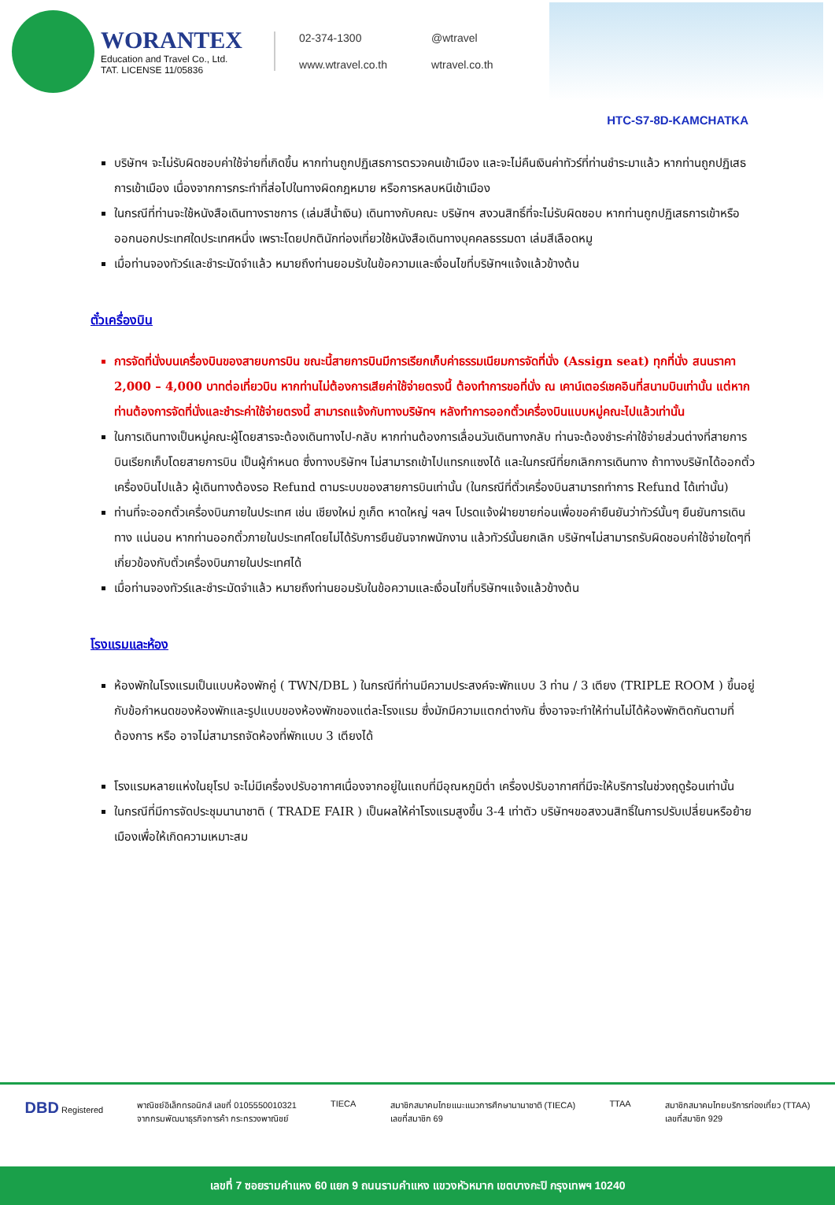WORANTEX
Education and Travel Co., Ltd.
TAT. LICENSE 11/05836
02-374-1300 @wtravel www.wtravel.co.th wtravel.co.th
HTC-S7-8D-KAMCHATKA
บริษัทฯ จะไม่รับผิดชอบค่าใช้จ่ายที่เกิดขึ้น หากท่านถูกปฏิเสธการตรวจคนเข้าเมือง และจะไม่คืนเงินค่าทัวร์ที่ท่านชำระมาแล้ว หากท่านถูกปฏิเสธการเข้าเมือง เนื่องจากการกระทำที่ส่อไปในทางผิดกฎหมาย หรือการหลบหนีเข้าเมือง
ในกรณีที่ท่านจะใช้หนังสือเดินทางราชการ (เล่มสีน้ำเงิน) เดินทางกับคณะ บริษัทฯ สงวนสิทธิ์ที่จะไม่รับผิดชอบ หากท่านถูกปฏิเสธการเข้าหรือออกนอกประเทศใดประเทศหนึ่ง เพราะโดยปกตินักท่องเที่ยวใช้หนังสือเดินทางบุคคลธรรมดา เล่มสีเลือดหมู
เมื่อท่านจองทัวร์และชำระมัดจำแล้ว หมายถึงท่านยอมรับในข้อความและเงื่อนไขที่บริษัทฯแจ้งแล้วข้างต้น
ตั๋วเครื่องบิน
การจัดที่นั่งบนเครื่องบินของสายบการบิน ขณะนี้สายการบินมีการเรียกเก็บค่าธรรมเนียมการจัดที่นั่ง (Assign seat) ทุกที่นั่ง สนนราคา 2,000 – 4,000 บาทต่อเที่ยวบิน หากท่านไม่ต้องการเสียค่าใช้จ่ายตรงนี้ ต้องทำการขอที่นั่ง ณ เคาน์เตอร์เชคอินที่สนามบินเท่านั้น แต่หากท่านต้องการจัดที่นั่งและชำระค่าใช้จ่ายตรงนี้ สามารถแจ้งกับทางบริษัทฯ หลังทำการออกตั๋วเครื่องบินแบบหมู่คณะไปแล้วเท่านั้น
ในการเดินทางเป็นหมู่คณะผู้โดยสารจะต้องเดินทางไป-กลับ หากท่านต้องการเลื่อนวันเดินทางกลับ ท่านจะต้องชำระค่าใช้จ่ายส่วนต่างที่สายการบินเรียกเก็บโดยสายการบิน เป็นผู้กำหนด ซึ่งทางบริษัทฯ ไม่สามารถเข้าไปแทรกแซงได้ และในกรณีที่ยกเลิกการเดินทาง ถ้าทางบริษัทได้ออกตั๋วเครื่องบินไปแล้ว ผู้เดินทางต้องรอ Refund ตามระบบของสายการบินเท่านั้น (ในกรณีที่ตั๋วเครื่องบินสามารถทำการ Refund ได้เท่านั้น)
ท่านที่จะออกตั๋วเครื่องบินภายในประเทศ เช่น เชียงใหม่ ภูเก็ต หาดใหญ่ ฯลฯ โปรดแจ้งฝ่ายขายก่อนเพื่อขอคำยืนยันว่าทัวร์นั้นๆ ยืนยันการเดินทาง แน่นอน หากท่านออกตั๋วภายในประเทศโดยไม่ได้รับการยืนยันจากพนักงาน แล้วทัวร์นั้นยกเลิก บริษัทฯไม่สามารถรับผิดชอบค่าใช้จ่ายใดๆที่เกี่ยวข้องกับตั๋วเครื่องบินภายในประเทศได้
เมื่อท่านจองทัวร์และชำระมัดจำแล้ว หมายถึงท่านยอมรับในข้อความและเงื่อนไขที่บริษัทฯแจ้งแล้วข้างต้น
โรงแรมและห้อง
ห้องพักในโรงแรมเป็นแบบห้องพักคู่ ( TWN/DBL ) ในกรณีที่ท่านมีความประสงค์จะพักแบบ 3 ท่าน / 3 เตียง (TRIPLE ROOM ) ขึ้นอยู่กับข้อกำหนดของห้องพักและรูปแบบของห้องพักของแต่ละโรงแรม ซึ่งมักมีความแตกต่างกัน ซึ่งอาจจะทำให้ท่านไม่ได้ห้องพักติดกันตามที่ต้องการ หรือ อาจไม่สามารถจัดห้องที่พักแบบ 3 เตียงได้
โรงแรมหลายแห่งในยุโรป จะไม่มีเครื่องปรับอากาศเนื่องจากอยู่ในแถบที่มีอุณหภูมิต่ำ เครื่องปรับอากาศที่มีจะให้บริการในช่วงฤดูร้อนเท่านั้น
ในกรณีที่มีการจัดประชุมนานาชาติ ( TRADE FAIR ) เป็นผลให้ค่าโรงแรมสูงขึ้น 3-4 เท่าตัว บริษัทฯขอสงวนสิทธิ์ในการปรับเปลี่ยนหรือย้ายเมืองเพื่อให้เกิดความเหมาะสม
DBD Registered พาณิชย์อิเล็กทรอนิกส์ เลขที่ 0105550010321
จากกรมพัฒนาธุรกิจการค้า กระทรวงพาณิชย์
TIECA สมาชิกสมาคมไทยแนะแนวการศึกษานานาชาติ (TIECA)
เลขที่สมาชิก 69
TTAA สมาชิกสมาคมไทยบริการท่องเที่ยว (TTAA)
เลขที่สมาชิก 929
เลขที่ 7 ซอยรามคำแหง 60 แยก 9 ถนนรามคำแหง แขวงหัวหมาก เขตบางกะปิ กรุงเทพฯ 10240